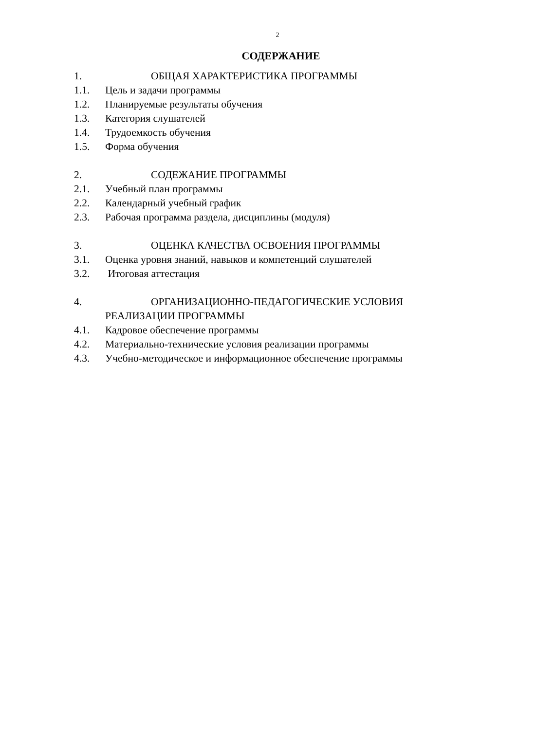2
СОДЕРЖАНИЕ
1. ОБЩАЯ ХАРАКТЕРИСТИКА ПРОГРАММЫ
1.1. Цель и задачи программы
1.2. Планируемые результаты обучения
1.3. Категория слушателей
1.4. Трудоемкость обучения
1.5. Форма обучения
2. СОДЕЖАНИЕ ПРОГРАММЫ
2.1. Учебный план программы
2.2. Календарный учебный график
2.3. Рабочая программа раздела, дисциплины (модуля)
3. ОЦЕНКА КАЧЕСТВА ОСВОЕНИЯ ПРОГРАММЫ
3.1. Оценка уровня знаний, навыков и компетенций слушателей
3.2. Итоговая аттестация
4. ОРГАНИЗАЦИОННО-ПЕДАГОГИЧЕСКИЕ УСЛОВИЯ
РЕАЛИЗАЦИИ ПРОГРАММЫ
4.1. Кадровое обеспечение программы
4.2. Материально-технические условия реализации программы
4.3. Учебно-методическое и информационное обеспечение программы